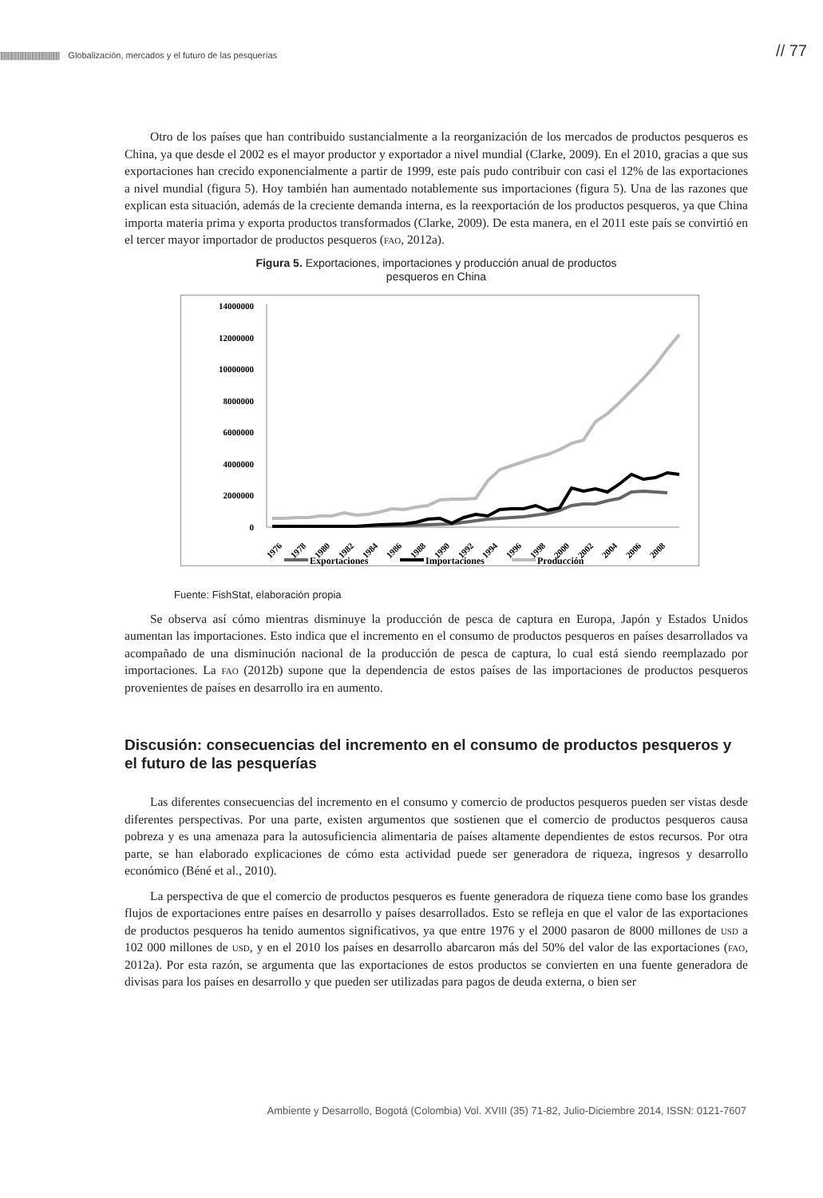|||||||||||||||||||||||||||||||||||||||| Globalización, mercados y el futuro de las pesquerías
// 77
Otro de los países que han contribuido sustancialmente a la reorganización de los mercados de productos pesqueros es China, ya que desde el 2002 es el mayor productor y exportador a nivel mundial (Clarke, 2009). En el 2010, gracias a que sus exportaciones han crecido exponencialmente a partir de 1999, este país pudo contribuir con casi el 12% de las exportaciones a nivel mundial (figura 5). Hoy también han aumentado notablemente sus importaciones (figura 5). Una de las razones que explican esta situación, además de la creciente demanda interna, es la reexportación de los productos pesqueros, ya que China importa materia prima y exporta productos transformados (Clarke, 2009). De esta manera, en el 2011 este país se convirtió en el tercer mayor importador de productos pesqueros (fao, 2012a).
Figura 5. Exportaciones, importaciones y producción anual de productos
pesqueros en China
14000000
12000000
10000000
8000000
6000000
4000000
2000000
0
1976
1978
1980
1982
1984
1986
1988
1990
1992
1994
1996
1998
2000
2002
2004
2006
2008
Exportaciones
Importaciones
Producción
Fuente: FishStat, elaboración propia
Se observa así cómo mientras disminuye la producción de pesca de captura en Europa, Japón y Estados Unidos aumentan las importaciones. Esto indica que el incremento en el consumo de productos pesqueros en países desarrollados va acompañado de una disminución nacional de la producción de pesca de captura, lo cual está siendo reemplazado por importaciones. La fao (2012b) supone que la dependencia de estos países de las importaciones de productos pesqueros provenientes de países en desarrollo ira en aumento.
Discusión: consecuencias del incremento en el consumo de productos pesqueros y el futuro de las pesquerías
Las diferentes consecuencias del incremento en el consumo y comercio de productos pesqueros pueden ser vistas desde diferentes perspectivas. Por una parte, existen argumentos que sostienen que el comercio de productos pesqueros causa pobreza y es una amenaza para la autosuficiencia alimentaria de países altamente dependientes de estos recursos. Por otra parte, se han elaborado explicaciones de cómo esta actividad puede ser generadora de riqueza, ingresos y desarrollo económico (Béné et al., 2010).
La perspectiva de que el comercio de productos pesqueros es fuente generadora de riqueza tiene como base los grandes flujos de exportaciones entre países en desarrollo y países desarrollados. Esto se refleja en que el valor de las exportaciones de productos pesqueros ha tenido aumentos significativos, ya que entre 1976 y el 2000 pasaron de 8000 millones de usd a 102 000 millones de usd, y en el 2010 los países en desarrollo abarcaron más del 50% del valor de las exportaciones (fao, 2012a). Por esta razón, se argumenta que las exportaciones de estos productos se convierten en una fuente generadora de divisas para los países en desarrollo y que pueden ser utilizadas para pagos de deuda externa, o bien ser
Ambiente y Desarrollo, Bogotá (Colombia) Vol. XVIII (35) 71-82, Julio-Diciembre 2014, ISSN: 0121-7607